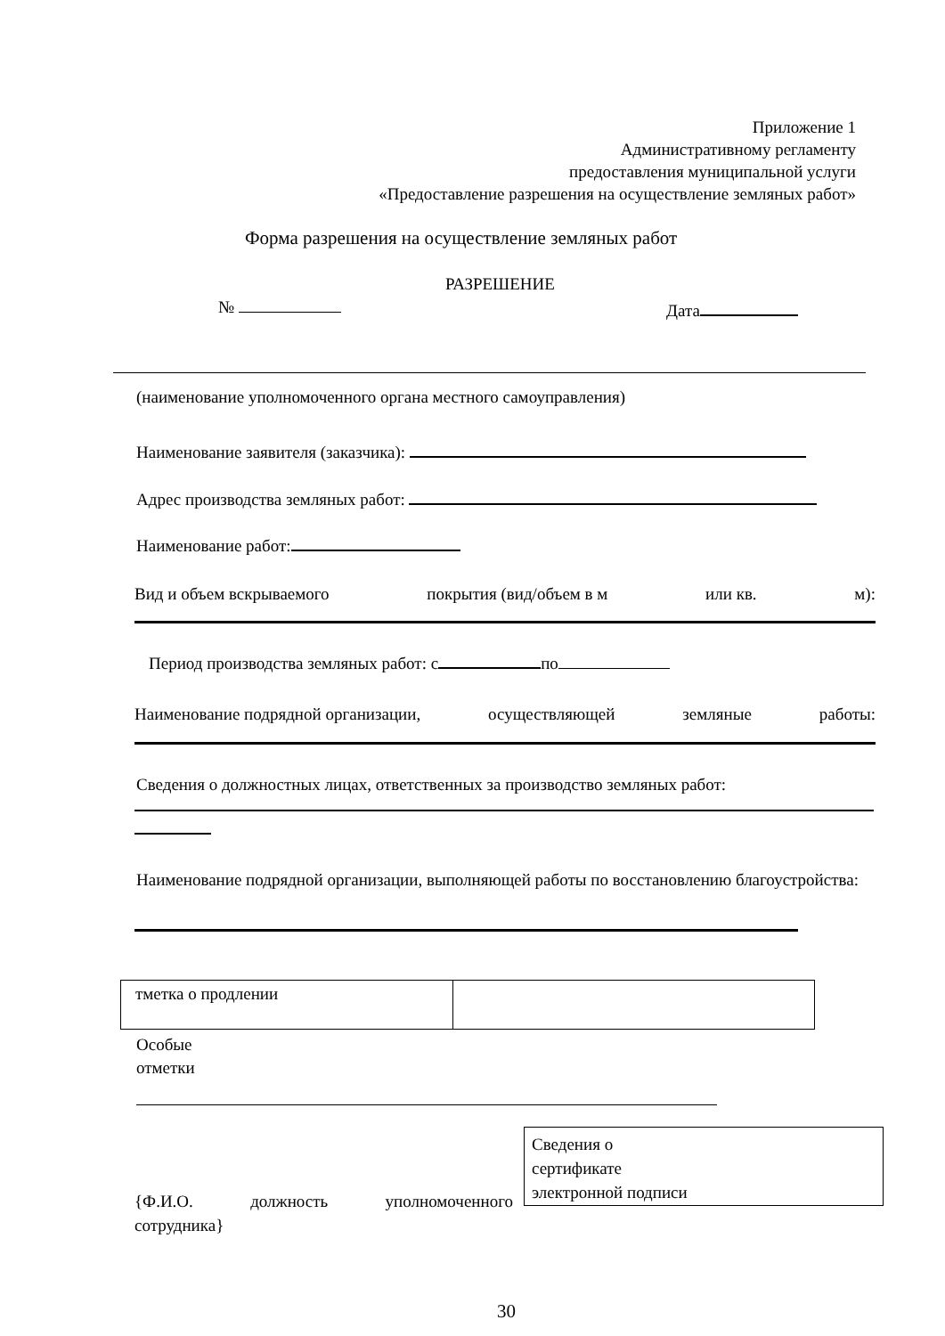Приложение 1
Административному регламенту
предоставления муниципальной услуги
«Предоставление разрешения на осуществление земляных работ»
Форма разрешения на осуществление земляных работ
РАЗРЕШЕНИЕ
№ Дата
(наименование уполномоченного органа местного самоуправления)
Наименование заявителя (заказчика):
Адрес производства земляных работ:
Наименование работ:
Вид и объем вскрываемого покрытия (вид/объем в м или кв. м):
Период производства земляных работ: с по
Наименование подрядной организации, осуществляющей земляные работы:
Сведения о должностных лицах, ответственных за производство земляных работ:
Наименование подрядной организации, выполняющей работы по восстановлению благоустройства:
| тметка о продлении | |
Особые
отметки
{Ф.И.О. должность уполномоченного
сотрудника}
Сведения о
сертификате
электронной подписи
30